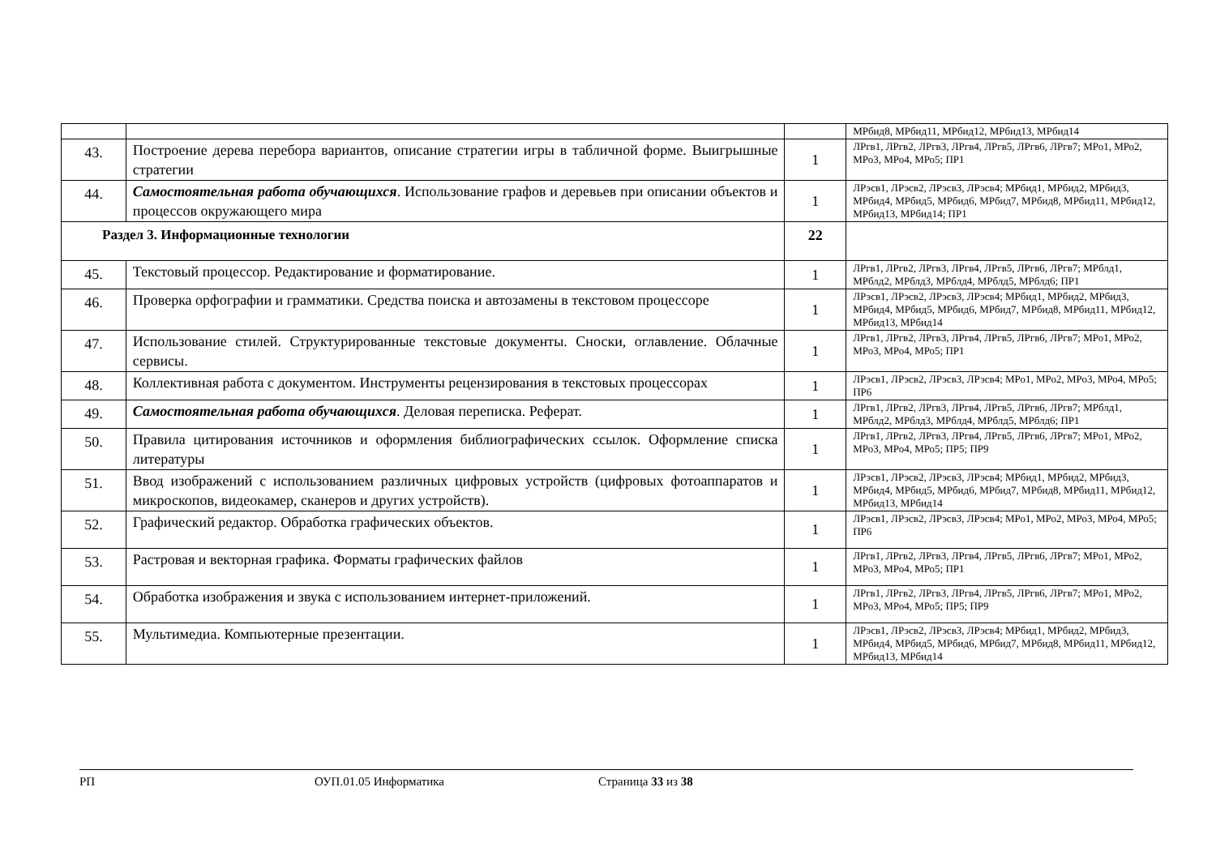| | | | МРбид8, МРбид11, МРбид12, МРбид13, МРбид14 |
| 43. | Построение дерева перебора вариантов, описание стратегии игры в табличной форме. Выигрышные стратегии | 1 | ЛРгв1, ЛРгв2, ЛРгв3, ЛРгв4, ЛРгв5, ЛРгв6, ЛРгв7; МРо1, МРо2, МРо3, МРо4, МРо5; ПР1 |
| 44. | Самостоятельная работа обучающихся . Использование графов и деревьев при описании объектов и процессов окружающего мира | 1 | ЛРэсв1, ЛРэсв2, ЛРэсв3, ЛРэсв4; МРбид1, МРбид2, МРбид3, МРбид4, МРбид5, МРбид6, МРбид7, МРбид8, МРбид11, МРбид12, МРбид13, МРбид14; ПР1 |
| Раздел 3. Информационные технологии | | 22 | |
| 45. | Текстовый процессор. Редактирование и форматирование. | 1 | ЛРгв1, ЛРгв2, ЛРгв3, ЛРгв4, ЛРгв5, ЛРгв6, ЛРгв7; МРблд1, МРблд2, МРблд3, МРблд4, МРблд5, МРблд6; ПР1 |
| 46. | Проверка орфографии и грамматики. Средства поиска и автозамены в текстовом процессоре | 1 | ЛРэсв1, ЛРэсв2, ЛРэсв3, ЛРэсв4; МРбид1, МРбид2, МРбид3, МРбид4, МРбид5, МРбид6, МРбид7, МРбид8, МРбид11, МРбид12, МРбид13, МРбид14 |
| 47. | Использование стилей. Структурированные текстовые документы. Сноски, оглавление. Облачные сервисы. | 1 | ЛРгв1, ЛРгв2, ЛРгв3, ЛРгв4, ЛРгв5, ЛРгв6, ЛРгв7; МРо1, МРо2, МРо3, МРо4, МРо5; ПР1 |
| 48. | Коллективная работа с документом. Инструменты рецензирования в текстовых процессорах | 1 | ЛРэсв1, ЛРэсв2, ЛРэсв3, ЛРэсв4; МРо1, МРо2, МРо3, МРо4, МРо5; ПР6 |
| 49. | Самостоятельная работа обучающихся . Деловая переписка. Реферат. | 1 | ЛРгв1, ЛРгв2, ЛРгв3, ЛРгв4, ЛРгв5, ЛРгв6, ЛРгв7; МРблд1, МРблд2, МРблд3, МРблд4, МРблд5, МРблд6; ПР1 |
| 50. | Правила цитирования источников и оформления библиографических ссылок. Оформление списка литературы | 1 | ЛРгв1, ЛРгв2, ЛРгв3, ЛРгв4, ЛРгв5, ЛРгв6, ЛРгв7; МРо1, МРо2, МРо3, МРо4, МРо5; ПР5; ПР9 |
| 51. | Ввод изображений с использованием различных цифровых устройств (цифровых фотоаппаратов и микроскопов, видеокамер, сканеров и других устройств). | 1 | ЛРэсв1, ЛРэсв2, ЛРэсв3, ЛРэсв4; МРбид1, МРбид2, МРбид3, МРбид4, МРбид5, МРбид6, МРбид7, МРбид8, МРбид11, МРбид12, МРбид13, МРбид14 |
| 52. | Графический редактор. Обработка графических объектов. | 1 | ЛРэсв1, ЛРэсв2, ЛРэсв3, ЛРэсв4; МРо1, МРо2, МРо3, МРо4, МРо5; ПР6 |
| 53. | Растровая и векторная графика. Форматы графических файлов | 1 | ЛРгв1, ЛРгв2, ЛРгв3, ЛРгв4, ЛРгв5, ЛРгв6, ЛРгв7; МРо1, МРо2, МРо3, МРо4, МРо5; ПР1 |
| 54. | Обработка изображения и звука с использованием интернет-приложений. | 1 | ЛРгв1, ЛРгв2, ЛРгв3, ЛРгв4, ЛРгв5, ЛРгв6, ЛРгв7; МРо1, МРо2, МРо3, МРо4, МРо5; ПР5; ПР9 |
| 55. | Мультимедиа. Компьютерные презентации. | 1 | ЛРэсв1, ЛРэсв2, ЛРэсв3, ЛРэсв4; МРбид1, МРбид2, МРбид3, МРбид4, МРбид5, МРбид6, МРбид7, МРбид8, МРбид11, МРбид12, МРбид13, МРбид14 |
РП ОУП.01.05 Информатика Страница 33 из 38